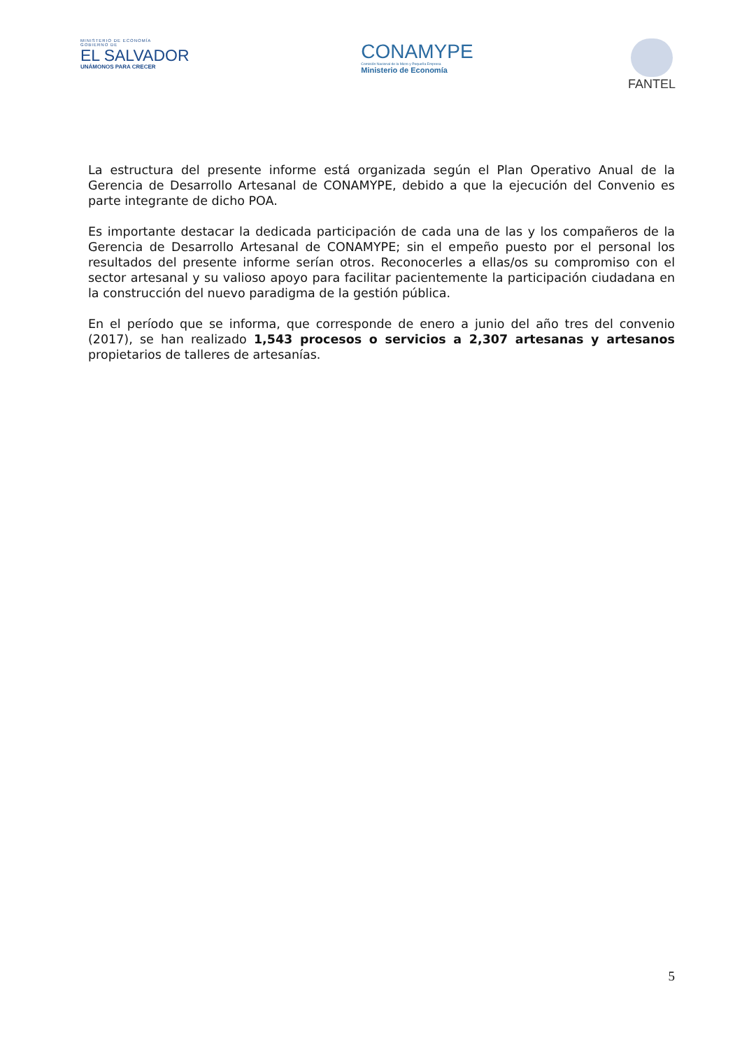MINISTERIO DE ECONOMÍA
GOBIERNO DE
EL SALVADOR
UNÁMONOS PARA CRECER
CONAMYPE
Comisión Nacional de la Micro y Pequeña Empresa
Ministerio de Economía
FANTEL
La estructura del presente informe está organizada según el Plan Operativo Anual de la Gerencia de Desarrollo Artesanal de CONAMYPE, debido a que la ejecución del Convenio es parte integrante de dicho POA.
Es importante destacar la dedicada participación de cada una de las y los compañeros de la Gerencia de Desarrollo Artesanal de CONAMYPE; sin el empeño puesto por el personal los resultados del presente informe serían otros. Reconocerles a ellas/os su compromiso con el sector artesanal y su valioso apoyo para facilitar pacientemente la participación ciudadana en la construcción del nuevo paradigma de la gestión pública.
En el período que se informa, que corresponde de enero a junio del año tres del convenio (2017), se han realizado 1,543 procesos o servicios a 2,307 artesanas y artesanos propietarios de talleres de artesanías.
5